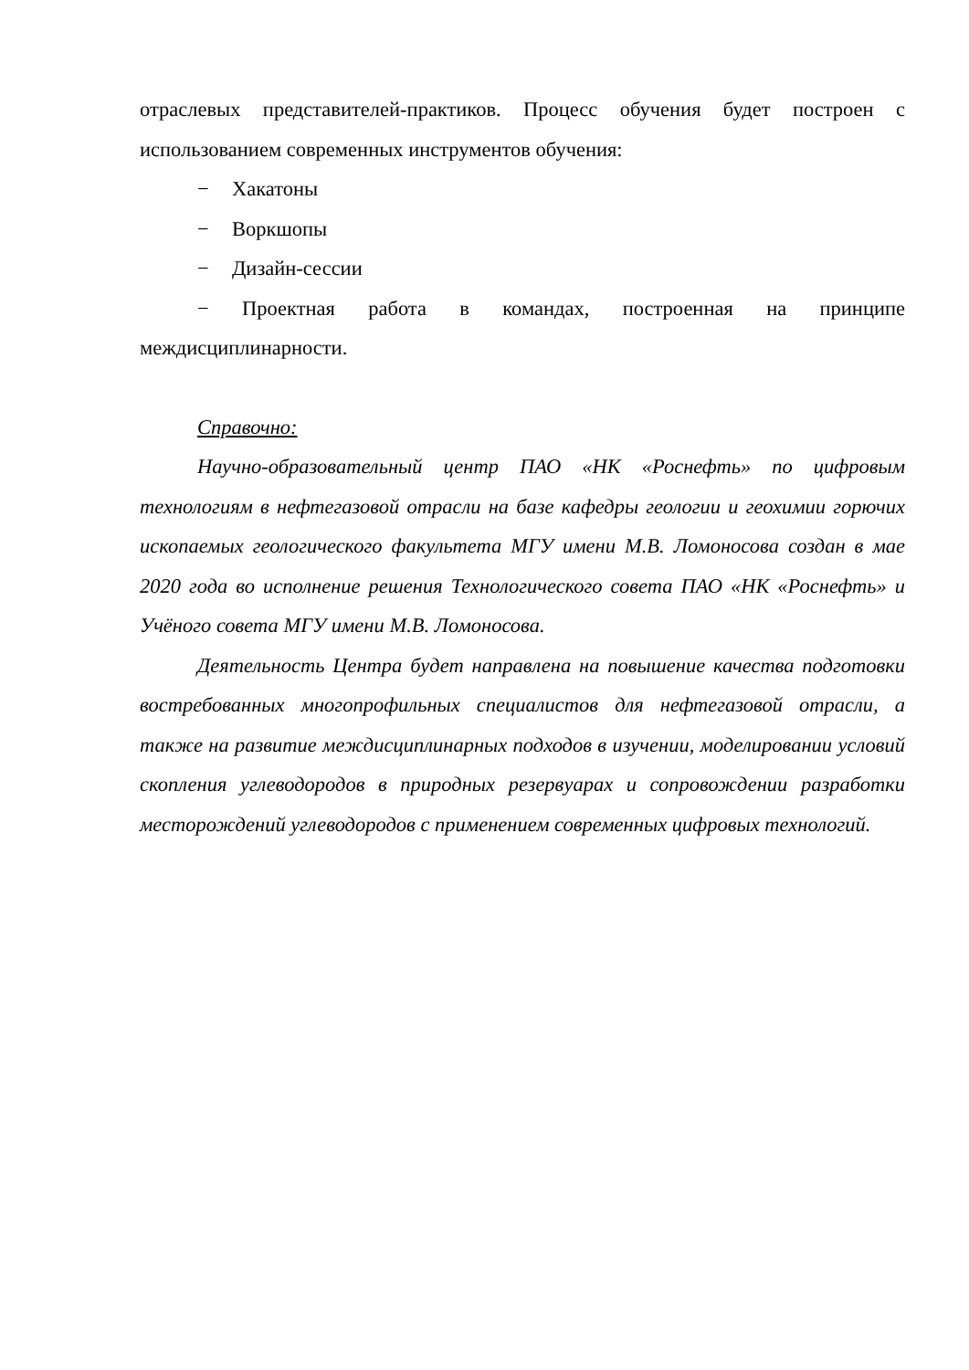отраслевых представителей-практиков. Процесс обучения будет построен с использованием современных инструментов обучения:
− Хакатоны
− Воркшопы
− Дизайн-сессии
− Проектная работа в командах, построенная на принципе междисциплинарности.
Справочно:
Научно-образовательный центр ПАО «НК «Роснефть» по цифровым технологиям в нефтегазовой отрасли на базе кафедры геологии и геохимии горючих ископаемых геологического факультета МГУ имени М.В. Ломоносова создан в мае 2020 года во исполнение решения Технологического совета ПАО «НК «Роснефть» и Учёного совета МГУ имени М.В. Ломоносова.
Деятельность Центра будет направлена на повышение качества подготовки востребованных многопрофильных специалистов для нефтегазовой отрасли, а также на развитие междисциплинарных подходов в изучении, моделировании условий скопления углеводородов в природных резервуарах и сопровождении разработки месторождений углеводородов с применением современных цифровых технологий.